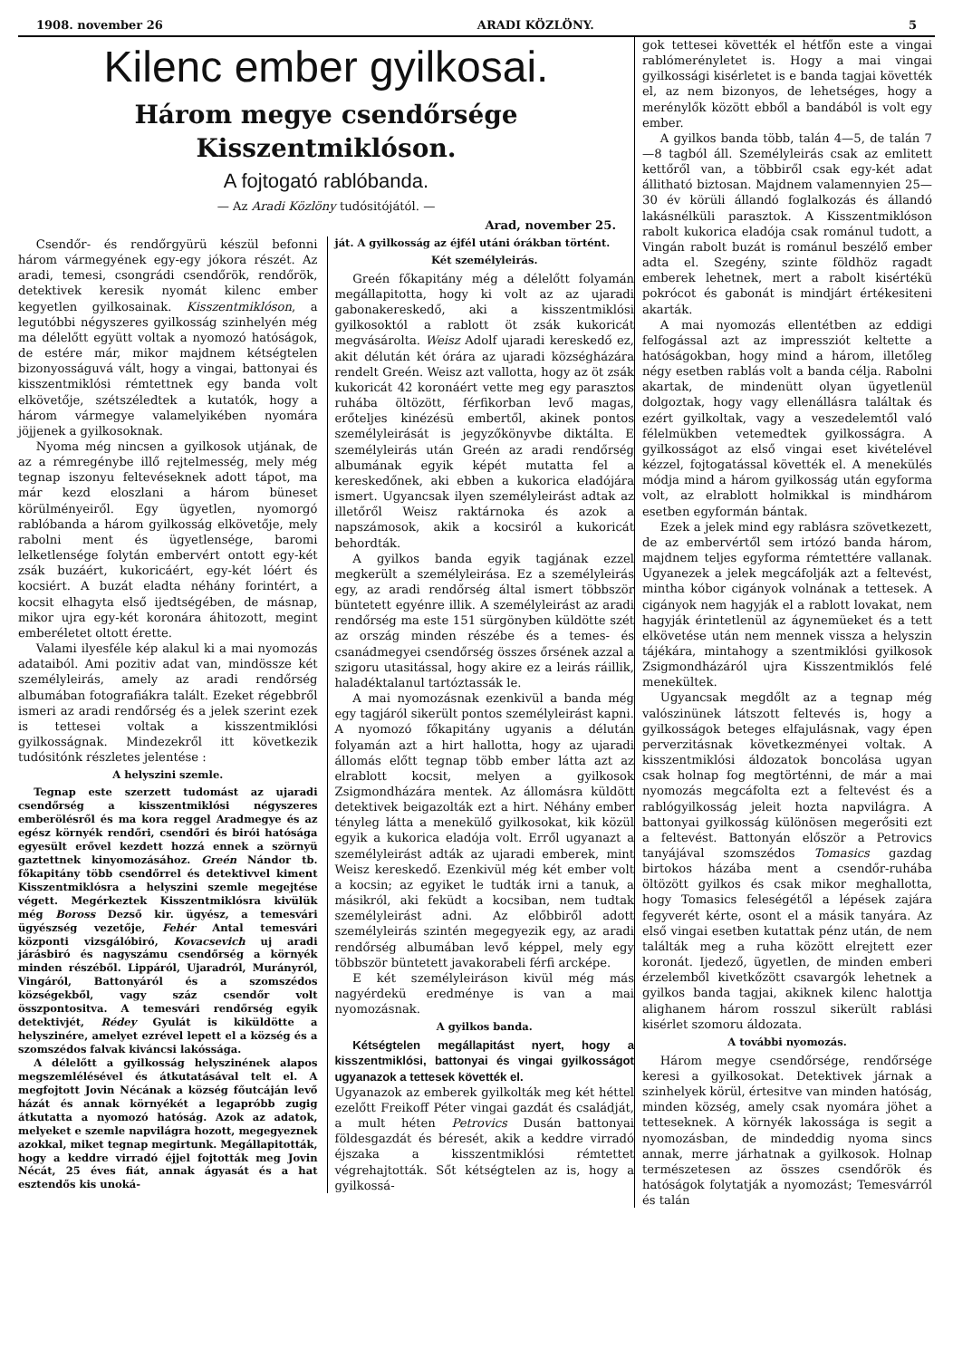1908. november 26 ARADI KÖZLÖNY. 5
Kilenc ember gyilkosai.
Három megye csendőrsége Kisszentmiklóson.
A fojtogató rablóbanda.
— Az Aradi Közlöny tudósitójától. —
Arad, november 25.
Csendőr- és rendőrgyürü készül befonni három vármegyének egy-egy jókora részét. Az aradi, temesi, csongrádi csendőrök, rendőrök, detektivek keresik nyomát kilenc ember kegyetlen gyilkosainak. Kisszentmiklóson, a legutóbbi négyszeres gyilkosság szinhelyén még ma délelőtt együtt voltak a nyomozó hatóságok, de estére már, mikor majdnem kétségtelen bizonyosságuvá vált, hogy a vingai, battonyai és kisszentmiklósi rémtettnek egy banda volt elkövetője, szétszéledtek a kutatók, hogy a három vármegye valamelyikében nyomára jöjjenek a gyilkosoknak.
Nyoma még nincsen a gyilkosok utjának, de az a rémregénybe illő rejtelmesség, mely még tegnap iszonyu feltevéseknek adott tápot, ma már kezd eloszlani a három büneset körülményeiről. Egy ügyetlen, nyomorgó rablóbanda a három gyilkosság elkövetője, mely rabolni ment és ügyetlensége, baromi lelketlensége folytán embervért ontott egy-két zsák buzáért, kukoricáért, egy-két lóért és kocsiért. A buzát eladta néhány forintért, a kocsit elhagyta első ijedtségében, de másnap, mikor ujra egy-két koronára áhitozott, megint emberéletet oltott érette.
Valami ilyesféle kép alakul ki a mai nyomozás adataiból. Ami pozitiv adat van, mindössze két személyleirás, amely az aradi rendőrség albumában fotografiákra talált. Ezeket régebbről ismeri az aradi rendőrség és a jelek szerint ezek is tettesei voltak a kisszentmiklósi gyilkosságnak. Mindezekről itt következik tudósitónk részletes jelentése :
A helyszini szemle.
Tegnap este szerzett tudomást az ujaradi csendőrség a kisszentmiklósi négyszeres emberölésről és ma kora reggel Aradmegye és az egész környék rendőri, csendőri és birói hatósága egyesült erővel kezdett hozzá ennek a szörnyü gaztettnek kinyomozásához. Greén Nándor tb. főkapitány több csendőrrel és detektivvel kiment Kisszentmiklósra a helyszini szemle megejtése végett. Megérkeztek Kisszentmiklósra kivülük még Boross Dezső kir. ügyész, a temesvári ügyészség vezetője, Fehér Antal temesvári központi vizsgálóbiró, Kovacsevich uj aradi járásbiró és nagyszámu csendőrség a környék minden részéből. Lippáról, Ujaradról, Murányról, Vingáról, Battonyáról és a szomszédos községekből, vagy száz csendőr volt összpontositva. A temesvári rendőrség egyik detektivjét, Rédey Gyulát is kiküldötte a helyszinére, amelyet ezrével lepett el a község és a szomszédos falvak kiváncsi lakóssága.
A délelőtt a gyilkosság helyszinének alapos megszemlélésével és átkutatásával telt el. A megfojtott Jovin Nécának a község főutcáján levő házát és annak környékét a legapróbb zugig átkutatta a nyomozó hatóság. Azok az adatok, melyeket e szemle napvilágra hozott, megegyeznek azokkal, miket tegnap megirtunk. Megállapitották, hogy a keddre virradó éjjel fojtották meg Jovin Nécát, 25 éves fiát, annak ágyasát és a hat esztendős kis unoká-
ját. A gyilkosság az éjfél utáni órákban történt.
Két személyleirás.
Greén főkapitány még a délelőtt folyamán megállapitotta, hogy ki volt az az ujaradi gabonakereskedő, aki a kisszentmiklósi gyilkosoktól a rablott öt zsák kukoricát megvásárolta. Weisz Adolf ujaradi kereskedő ez, akit délután két órára az ujaradi községházára rendelt Greén. Weisz azt vallotta, hogy az öt zsák kukoricát 42 koronáért vette meg egy parasztos ruhába öltözött, férfikorban levő magas, erőteljes kinézésü embertől, akinek pontos személyleirását is jegyzőkönyvbe diktálta. E személyleirás után Greén az aradi rendőrség albumának egyik képét mutatta fel a kereskedőnek, aki ebben a kukorica eladójára ismert. Ugyancsak ilyen személyleirást adtak az illetőről Weisz raktárnoka és azok a napszámosok, akik a kocsiról a kukoricát behordták.
A gyilkos banda egyik tagjának ezzel megkerült a személyleirása. Ez a személyleirás egy, az aradi rendőrség által ismert többször büntetett egyénre illik. A személyleirást az aradi rendőrség ma este 151 sürgönyben küldötte szét az ország minden részébe és a temes- és csanádmegyei csendőrség összes őrsének azzal a szigoru utasitással, hogy akire ez a leirás ráillik, haladéktalanul tartóztassák le.
A mai nyomozásnak ezenkivül a banda még egy tagjáról sikerült pontos személyleirást kapni. A nyomozó főkapitány ugyanis a délután folyamán azt a hirt hallotta, hogy az ujaradi állomás előtt tegnap több ember látta azt az elrablott kocsit, melyen a gyilkosok Zsigmondházára mentek. Az állomásra küldött detektivek beigazolták ezt a hirt. Néhány ember tényleg látta a menekülő gyilkosokat, kik közül egyik a kukorica eladója volt. Erről ugyanazt a személyleirást adták az ujaradi emberek, mint Weisz kereskedő. Ezenkivül még két ember volt a kocsin; az egyiket le tudták irni a tanuk, a másikról, aki feküdt a kocsiban, nem tudtak személyleirást adni. Az előbbiről adott személyleirás szintén megegyezik egy, az aradi rendőrség albumában levő képpel, mely egy többször büntetett javakorabeli férfi arcképe.
E két személyleiráson kivül még más nagyérdekü eredménye is van a mai nyomozásnak.
A gyilkos banda.
Kétségtelen megállapitást nyert, hogy a kisszentmiklósi, battonyai és vingai gyilkosságot ugyanazok a tettesek követték el.
Ugyanazok az emberek gyilkolták meg két héttel ezelőtt Freikoff Péter vingai gazdát és családját, a mult héten Petrovics Dusán battonyai földesgazdát és béresét, akik a keddre virradó éjszaka a kisszentmiklósi rémtettet végrehajtották. Sőt kétségtelen az is, hogy a gyilkossá-
gok tettesei követték el hétfőn este a vingai rablómerényletet is. Hogy a mai vingai gyilkossági kisérletet is e banda tagjai követték el, az nem bizonyos, de lehetséges, hogy a merénylők között ebből a bandából is volt egy ember.
A gyilkos banda több, talán 4—5, de talán 7—8 tagból áll. Személyleirás csak az emlitett kettőről van, a többiről csak egy-két adat állitható biztosan. Majdnem valamennyien 25—30 év körüli állandó foglalkozás és állandó lakásnélküli parasztok. A Kisszentmiklóson rabolt kukorica eladója csak románul tudott, a Vingán rabolt buzát is románul beszélő ember adta el. Szegény, szinte földhöz ragadt emberek lehetnek, mert a rabolt kisértékü pokrócot és gabonát is mindjárt értékesiteni akarták.
A mai nyomozás ellentétben az eddigi felfogással azt az impressziót keltette a hatóságokban, hogy mind a három, illetőleg négy esetben rablás volt a banda célja. Rabolni akartak, de mindenütt olyan ügyetlenül dolgoztak, hogy vagy ellenállásra találtak és ezért gyilkoltak, vagy a veszedelemtől való félelmükben vetemedtek gyilkosságra. A gyilkosságot az első vingai eset kivételével kézzel, fojtogatással követték el. A menekülés módja mind a három gyilkosság után egyforma volt, az elrablott holmikkal is mindhárom esetben egyformán bántak.
Ezek a jelek mind egy rablásra szövetkezett, de az embervértől sem irtózó banda három, majdnem teljes egyforma rémtettére vallanak. Ugyanezek a jelek megcáfolják azt a feltevést, mintha kóbor cigányok volnának a tettesek. A cigányok nem hagyják el a rablott lovakat, nem hagyják érintetlenül az ágynemüeket és a tett elkövetése után nem mennek vissza a helyszin tájékára, mintahogy a szentmiklósi gyilkosok Zsigmondházáról ujra Kisszentmiklós felé menekültek.
Ugyancsak megdőlt az a tegnap még valószinünek látszott feltevés is, hogy a gyilkosságok beteges elfajulásnak, vagy épen perverzitásnak következményei voltak. A kisszentmiklósi áldozatok boncolása ugyan csak holnap fog megtörténni, de már a mai nyomozás megcáfolta ezt a feltevést és a rablógyilkosság jeleit hozta napvilágra. A battonyai gyilkosság különösen megerősiti ezt a feltevést. Battonyán először a Petrovics tanyájával szomszédos Tomasics gazdag birtokos házába ment a csendőr-ruhába öltözött gyilkos és csak mikor meghallotta, hogy Tomasics feleségétől a lépések zajára fegyverét kérte, osont el a másik tanyára. Az első vingai esetben kutattak pénz után, de nem találták meg a ruha között elrejtett ezer koronát. Ijedező, ügyetlen, de minden emberi érzelemből kivetkőzött csavargók lehetnek a gyilkos banda tagjai, akiknek kilenc halottja alighanem három rosszul sikerült rablási kisérlet szomoru áldozata.
A további nyomozás.
Három megye csendőrsége, rendőrsége keresi a gyilkosokat. Detektivek járnak a szinhelyek körül, értesitve van minden hatóság, minden község, amely csak nyomára jöhet a tetteseknek. A környék lakossága is segit a nyomozásban, de mindeddig nyoma sincs annak, merre járhatnak a gyilkosok. Holnap természetesen az összes csendőrök és hatóságok folytatják a nyomozást; Temesvárról és talán